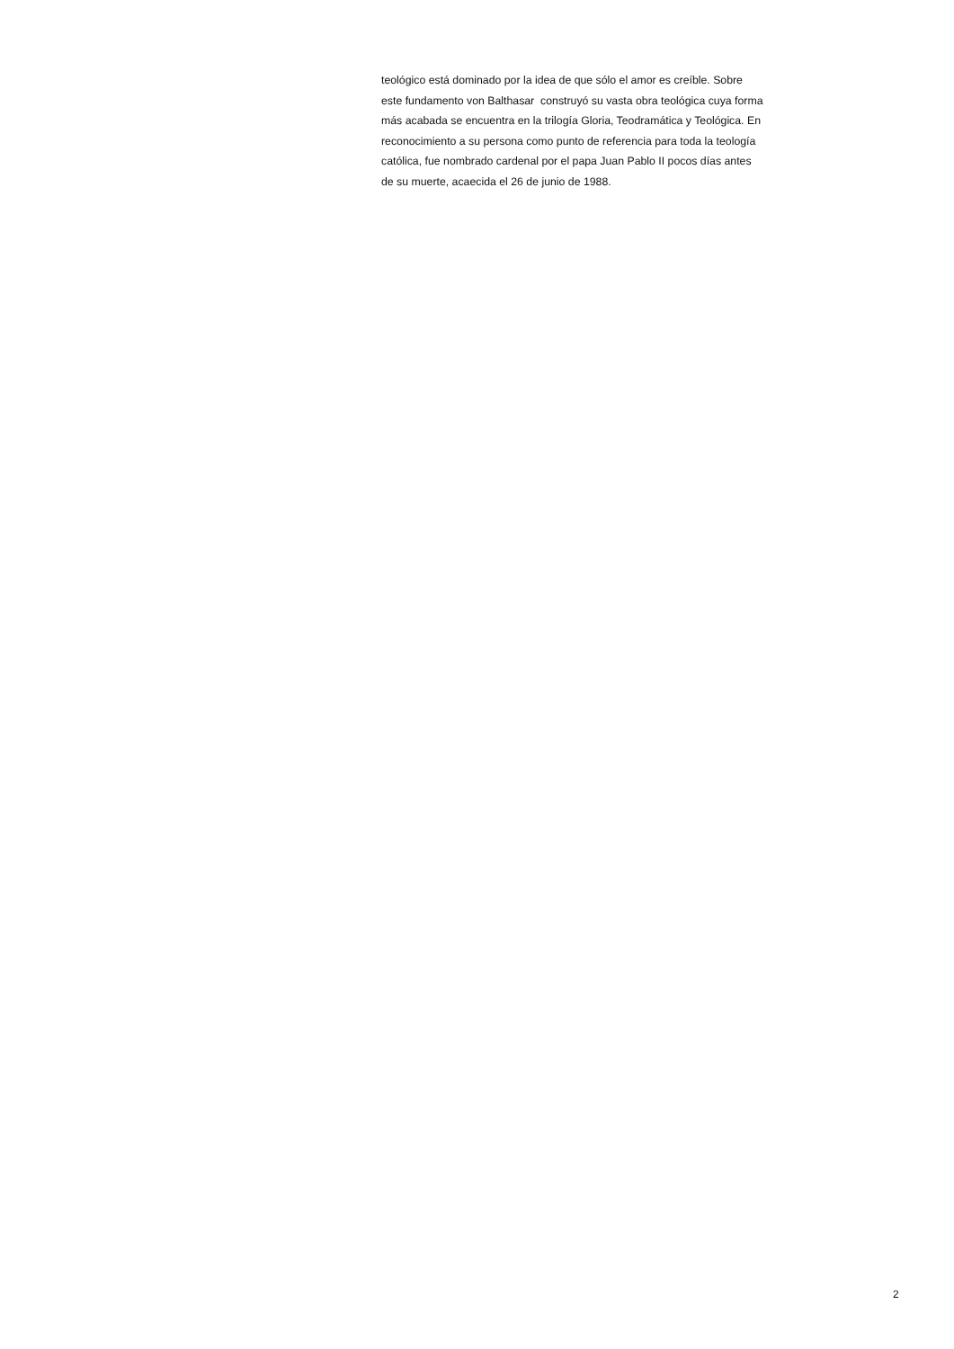teológico está dominado por la idea de que sólo el amor es creíble. Sobre
este fundamento von Balthasar construyó su vasta obra teológica cuya forma
más acabada se encuentra en la trilogía Gloria, Teodramática y Teológica. En
reconocimiento a su persona como punto de referencia para toda la teología
católica, fue nombrado cardenal por el papa Juan Pablo II pocos días antes
de su muerte, acaecida el 26 de junio de 1988.
2